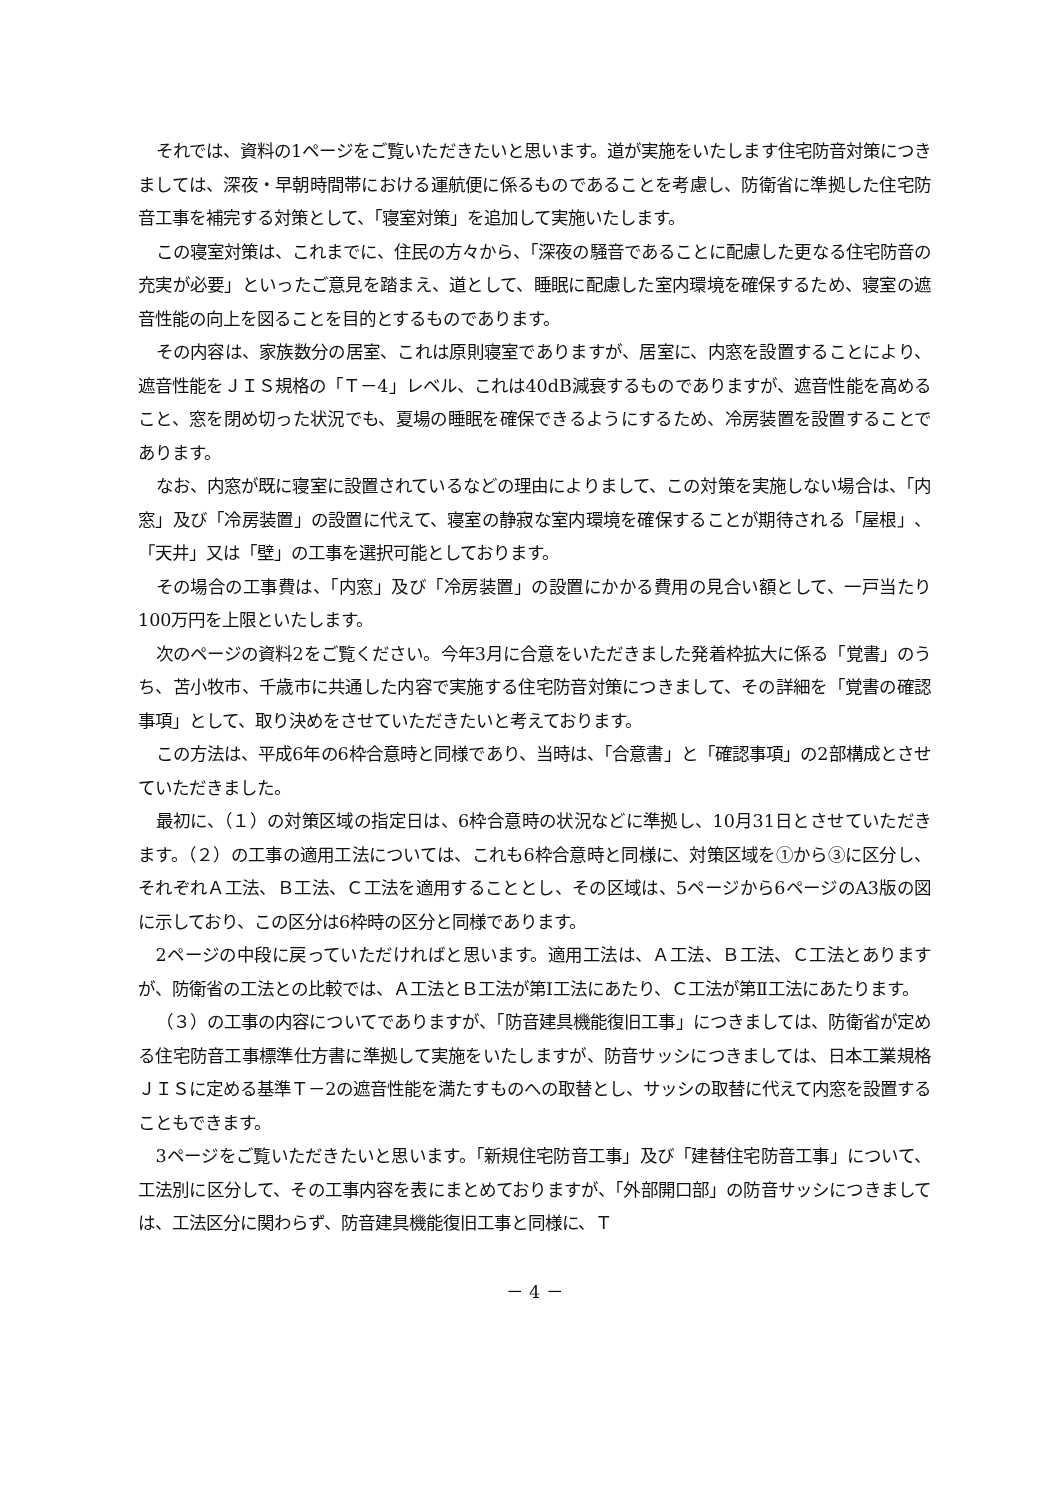それでは、資料の1ページをご覧いただきたいと思います。道が実施をいたします住宅防音対策につきましては、深夜・早朝時間帯における運航便に係るものであることを考慮し、防衛省に準拠した住宅防音工事を補完する対策として、「寝室対策」を追加して実施いたします。
この寝室対策は、これまでに、住民の方々から、「深夜の騒音であることに配慮した更なる住宅防音の充実が必要」といったご意見を踏まえ、道として、睡眠に配慮した室内環境を確保するため、寝室の遮音性能の向上を図ることを目的とするものであります。
その内容は、家族数分の居室、これは原則寝室でありますが、居室に、内窓を設置することにより、遮音性能をＪＩＳ規格の「Ｔ－4」レベル、これは40dB減衰するものでありますが、遮音性能を高めること、窓を閉め切った状況でも、夏場の睡眠を確保できるようにするため、冷房装置を設置することであります。
なお、内窓が既に寝室に設置されているなどの理由によりまして、この対策を実施しない場合は、「内窓」及び「冷房装置」の設置に代えて、寝室の静寂な室内環境を確保することが期待される「屋根」、「天井」又は「壁」の工事を選択可能としております。
その場合の工事費は、「内窓」及び「冷房装置」の設置にかかる費用の見合い額として、一戸当たり100万円を上限といたします。
次のページの資料2をご覧ください。今年3月に合意をいただきました発着枠拡大に係る「覚書」のうち、苫小牧市、千歳市に共通した内容で実施する住宅防音対策につきまして、その詳細を「覚書の確認事項」として、取り決めをさせていただきたいと考えております。
この方法は、平成6年の6枠合意時と同様であり、当時は、「合意書」と「確認事項」の2部構成とさせていただきました。
最初に、（１）の対策区域の指定日は、6枠合意時の状況などに準拠し、10月31日とさせていただきます。（２）の工事の適用工法については、これも6枠合意時と同様に、対策区域を①から③に区分し、それぞれＡ工法、Ｂ工法、Ｃ工法を適用することとし、その区域は、5ページから6ページのA3版の図に示しており、この区分は6枠時の区分と同様であります。
2ページの中段に戻っていただければと思います。適用工法は、Ａ工法、Ｂ工法、Ｃ工法とありますが、防衛省の工法との比較では、Ａ工法とＢ工法が第Ⅰ工法にあたり、Ｃ工法が第Ⅱ工法にあたります。
（３）の工事の内容についてでありますが、「防音建具機能復旧工事」につきましては、防衛省が定める住宅防音工事標準仕方書に準拠して実施をいたしますが、防音サッシにつきましては、日本工業規格ＪＩＳに定める基準Ｔ－2の遮音性能を満たすものへの取替とし、サッシの取替に代えて内窓を設置することもできます。
3ページをご覧いただきたいと思います。「新規住宅防音工事」及び「建替住宅防音工事」について、工法別に区分して、その工事内容を表にまとめておりますが、「外部開口部」の防音サッシにつきましては、工法区分に関わらず、防音建具機能復旧工事と同様に、Ｔ
－ 4 －